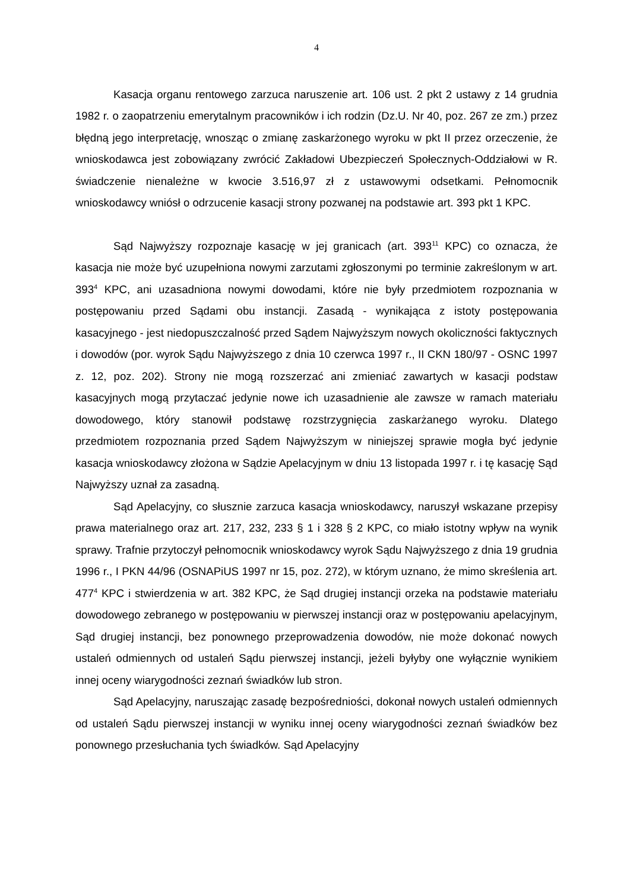4
Kasacja organu rentowego zarzuca naruszenie art. 106 ust. 2 pkt 2 ustawy z 14 grudnia 1982 r. o zaopatrzeniu emerytalnym pracowników i ich rodzin (Dz.U. Nr 40, poz. 267 ze zm.) przez błędną jego interpretację, wnosząc o zmianę zaskarżonego wyroku w pkt II przez orzeczenie, że wnioskodawca jest zobowiązany zwrócić Zakładowi Ubezpieczeń Społecznych-Oddziałowi w R. świadczenie nienależne w kwocie 3.516,97 zł z ustawowymi odsetkami. Pełnomocnik wnioskodawcy wniósł o odrzucenie kasacji strony pozwanej na podstawie art. 393 pkt 1 KPC.
Sąd Najwyższy rozpoznaje kasację w jej granicach (art. 393<sup>11</sup> KPC) co oznacza, że kasacja nie może być uzupełniona nowymi zarzutami zgłoszonymi po terminie zakreślonym w art. 393<sup>4</sup> KPC, ani uzasadniona nowymi dowodami, które nie były przedmiotem rozpoznania w postępowaniu przed Sądami obu instancji. Zasadą - wynikająca z istoty postępowania kasacyjnego - jest niedopuszczalność przed Sądem Najwyższym nowych okoliczności faktycznych i dowodów (por. wyrok Sądu Najwyższego z dnia 10 czerwca 1997 r., II CKN 180/97 - OSNC 1997 z. 12, poz. 202). Strony nie mogą rozszerzać ani zmieniać zawartych w kasacji podstaw kasacyjnych mogą przytaczać jedynie nowe ich uzasadnienie ale zawsze w ramach materiału dowodowego, który stanowił podstawę rozstrzygnięcia zaskarżanego wyroku. Dlatego przedmiotem rozpoznania przed Sądem Najwyższym w niniejszej sprawie mogła być jedynie kasacja wnioskodawcy złożona w Sądzie Apelacyjnym w dniu 13 listopada 1997 r. i tę kasację Sąd Najwyższy uznał za zasadną.
Sąd Apelacyjny, co słusznie zarzuca kasacja wnioskodawcy, naruszył wskazane przepisy prawa materialnego oraz art. 217, 232, 233 § 1 i 328 § 2 KPC, co miało istotny wpływ na wynik sprawy. Trafnie przytoczył pełnomocnik wnioskodawcy wyrok Sądu Najwyższego z dnia 19 grudnia 1996 r., I PKN 44/96 (OSNAPiUS 1997 nr 15, poz. 272), w którym uznano, że mimo skreślenia art. 477<sup>4</sup> KPC i stwierdzenia w art. 382 KPC, że Sąd drugiej instancji orzeka na podstawie materiału dowodowego zebranego w postępowaniu w pierwszej instancji oraz w postępowaniu apelacyjnym, Sąd drugiej instancji, bez ponownego przeprowadzenia dowodów, nie może dokonać nowych ustaleń odmiennych od ustaleń Sądu pierwszej instancji, jeżeli byłyby one wyłącznie wynikiem innej oceny wiarygodności zeznań świadków lub stron.
Sąd Apelacyjny, naruszając zasadę bezpośredniości, dokonał nowych ustaleń odmiennych od ustaleń Sądu pierwszej instancji w wyniku innej oceny wiarygodności zeznań świadków bez ponownego przesłuchania tych świadków. Sąd Apelacyjny